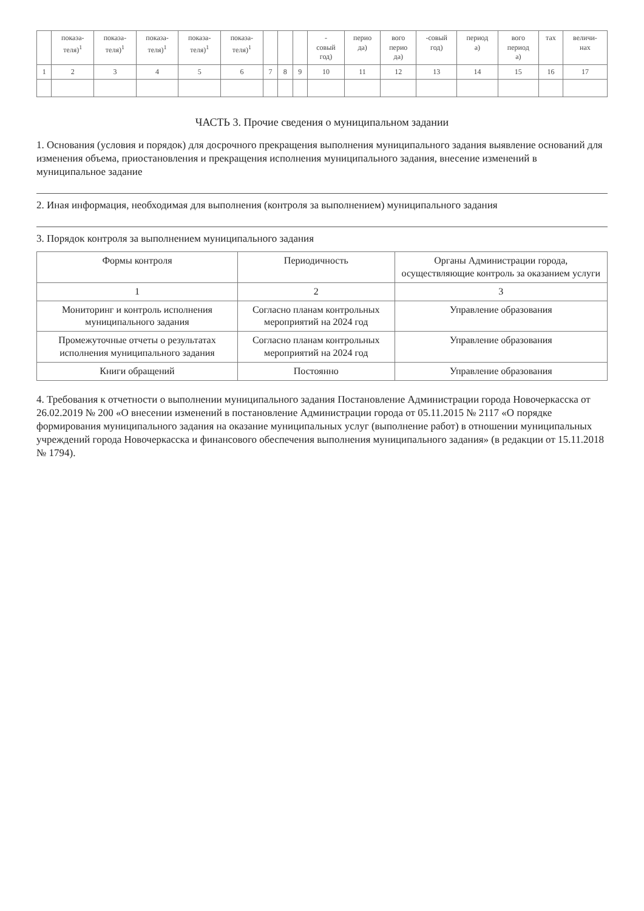| | показа- теля)<sup>1</sup> | показа- теля)<sup>1</sup> | показа- теля)<sup>1</sup> | показа- теля)<sup>1</sup> | показа- теля)<sup>1</sup> | | | | - совый год) | перио да) | вого перио да) | -совый год) | период а) | вого период а) | тах | величи- нах |
| --- | --- | --- | --- | --- | --- | --- | --- | --- | --- | --- | --- | --- | --- | --- | --- | --- |
| 1 | 2 | 3 | 4 | 5 | 6 | 7 | 8 | 9 | 10 | 11 | 12 | 13 | 14 | 15 | 16 | 17 |
ЧАСТЬ 3. Прочие сведения о муниципальном задании
1. Основания (условия и порядок) для досрочного прекращения выполнения муниципального задания выявление оснований для изменения объема, приостановления и прекращения исполнения муниципального задания, внесение изменений в муниципальное задание
2. Иная информация, необходимая для выполнения (контроля за выполнением) муниципального задания
3. Порядок контроля за выполнением муниципального задания
| Формы контроля | Периодичность | Органы Администрации города, осуществляющие контроль за оказанием услуги |
| --- | --- | --- |
| 1 | 2 | 3 |
| Мониторинг и контроль исполнения муниципального задания | Согласно планам контрольных мероприятий на 2024 год | Управление образования |
| Промежуточные отчеты о результатах исполнения муниципального задания | Согласно планам контрольных мероприятий на 2024 год | Управление образования |
| Книги обращений | Постоянно | Управление образования |
4. Требования к отчетности о выполнении муниципального задания Постановление Администрации города Новочеркасска от 26.02.2019 № 200 «О внесении изменений в постановление Администрации города от 05.11.2015 № 2117 «О порядке формирования муниципального задания на оказание муниципальных услуг (выполнение работ) в отношении муниципальных учреждений города Новочеркасска и финансового обеспечения выполнения муниципального задания» (в редакции от 15.11.2018 № 1794).